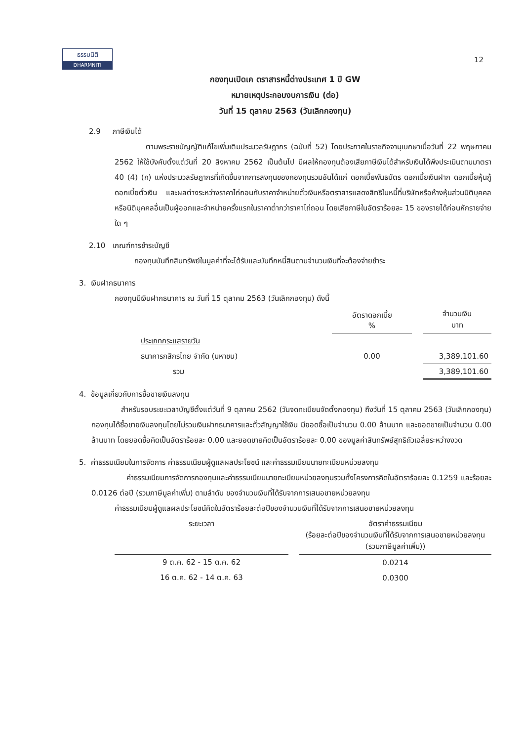ธรรมนิติ
DHARMNITI
12
กองทุนเปิดเค ตราสารหนี้ต่างประเทศ 1 ปี GW
หมายเหตุประกอบงบการเงิน (ต่อ)
วันที่ 15 ตุลาคม 2563 (วันเลิกกองทุน)
2.9 ภาษีเงินได้
ตามพระราชบัญญัติแก้ไขเพิ่มเติมประมวลรัษฎากร (ฉบับที่ 52) โดยประกาศในราชกิจจานุเบกษาเมื่อวันที่ 22 พฤษภาคม 2562 ให้ใช้บังคับตั้งแต่วันที่ 20 สิงหาคม 2562 เป็นต้นไป มีผลให้กองทุนต้องเสียภาษีเงินได้สำหรับเงินได้พึงประเมินตามมาตรา 40 (4) (ก) แห่งประมวลรัษฎากรที่เกิดขึ้นจากการลงทุนของกองทุนรวมอันได้แก่ ดอกเบี้ยพันธบัตร ดอกเบี้ยเงินฝาก ดอกเบี้ยหุ้นกู้ ดอกเบี้ยตั๋วเงิน และผลต่างระหว่างราคาไถ่ถอนกับราคาจำหน่ายตั๋วเงินหรือตราสารแสดงสิทธิในหนี้ที่บริษัทหรือห้างหุ้นส่วนนิติบุคคลหรือนิติบุคคลอื่นเป็นผู้ออกและจำหน่ายครั้งแรกในราคาต่ำกว่าราคาไถ่ถอน โดยเสียภาษีในอัตราร้อยละ 15 ของรายได้ก่อนหักรายจ่ายใด ๆ
2.10 เกณฑ์การชำระบัญชี
กองทุนบันทึกสินทรัพย์ในมูลค่าที่จะได้รับและบันทึกหนี้สินตามจำนวนเงินที่จะต้องจ่ายชำระ
3. เงินฝากธนาคาร
กองทุนมีเงินฝากธนาคาร ณ วันที่ 15 ตุลาคม 2563 (วันเลิกกองทุน) ดังนี้
| | อัตราดอกเบี้ย % | | จำนวนเงิน บาท |
| ประเภทกระแสรายวัน | | | |
| ธนาคารกสิกรไทย จำกัด (มหาชน) | 0.00 | | 3,389,101.60 |
| รวม | | | 3,389,101.60 |
4. ข้อมูลเกี่ยวกับการซื้อขายเงินลงทุน
สำหรับรอบระยะเวลาบัญชีตั้งแต่วันที่ 9 ตุลาคม 2562 (วันจดทะเบียนจัดตั้งกองทุน) ถึงวันที่ 15 ตุลาคม 2563 (วันเลิกกองทุน) กองทุนได้ซื้อขายเงินลงทุนโดยไม่รวมเงินฝากธนาคารและตั๋วสัญญาใช้เงิน มียอดซื้อเป็นจำนวน 0.00 ล้านบาท และยอดขายเป็นจำนวน 0.00 ล้านบาท โดยยอดซื้อคิดเป็นอัตราร้อยละ 0.00 และยอดขายคิดเป็นอัตราร้อยละ 0.00 ของมูลค่าสินทรัพย์สุทธิถัวเฉลี่ยระหว่างงวด
5. ค่าธรรมเนียมในการจัดการ ค่าธรรมเนียมผู้ดูแลผลประโยชน์ และค่าธรรมเนียมนายทะเบียนหน่วยลงทุน
ค่าธรรมเนียมการจัดการกองทุนและค่าธรรมเนียมนายทะเบียนหน่วยลงทุนรวมทั้งโครงการคิดในอัตราร้อยละ 0.1259 และร้อยละ 0.0126 ต่อปี (รวมภาษีมูลค่าเพิ่ม) ตามลำดับ ของจำนวนเงินที่ได้รับจากการเสนอขายหน่วยลงทุน
ค่าธรรมเนียมผู้ดูแลผลประโยชน์คิดในอัตราร้อยละต่อปีของจำนวนเงินที่ได้รับจากการเสนอขายหน่วยลงทุน
| ระยะเวลา | | อัตราค่าธรรมเนียม (ร้อยละต่อปีของจำนวนเงินที่ได้รับจากการเสนอขายหน่วยลงทุน (รวมภาษีมูลค่าเพิ่ม)) |
| 9 ต.ค. 62 - 15 ต.ค. 62 | | 0.0214 |
| 16 ต.ค. 62 - 14 ต.ค. 63 | | 0.0300 |